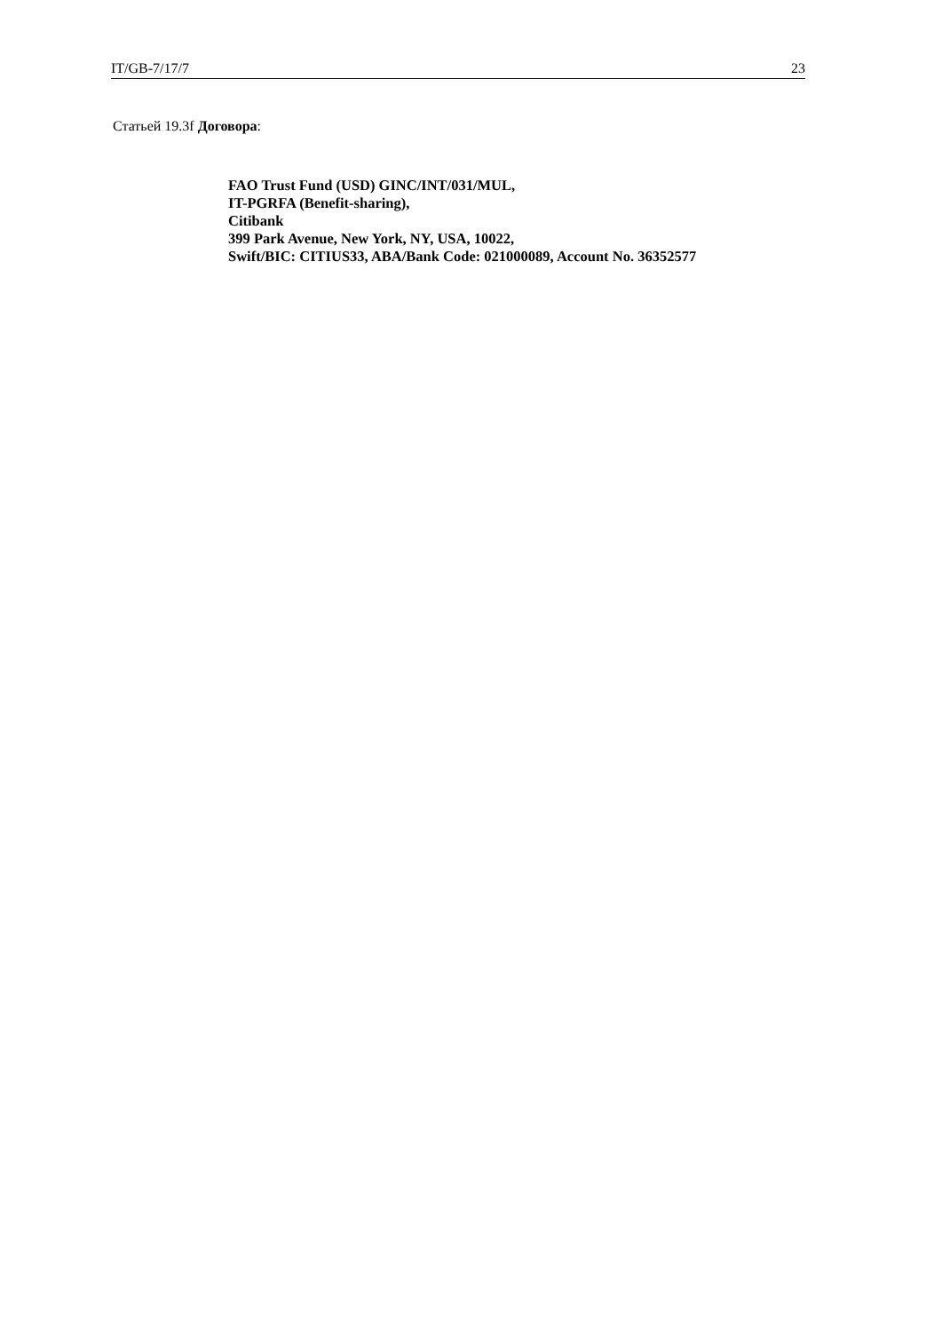IT/GB-7/17/7 23
Статьей 19.3f Договора:
FAO Trust Fund (USD) GINC/INT/031/MUL,
IT-PGRFA (Benefit-sharing),
Citibank
399 Park Avenue, New York, NY, USA, 10022,
Swift/BIC: CITIUS33, ABA/Bank Code: 021000089, Account No. 36352577